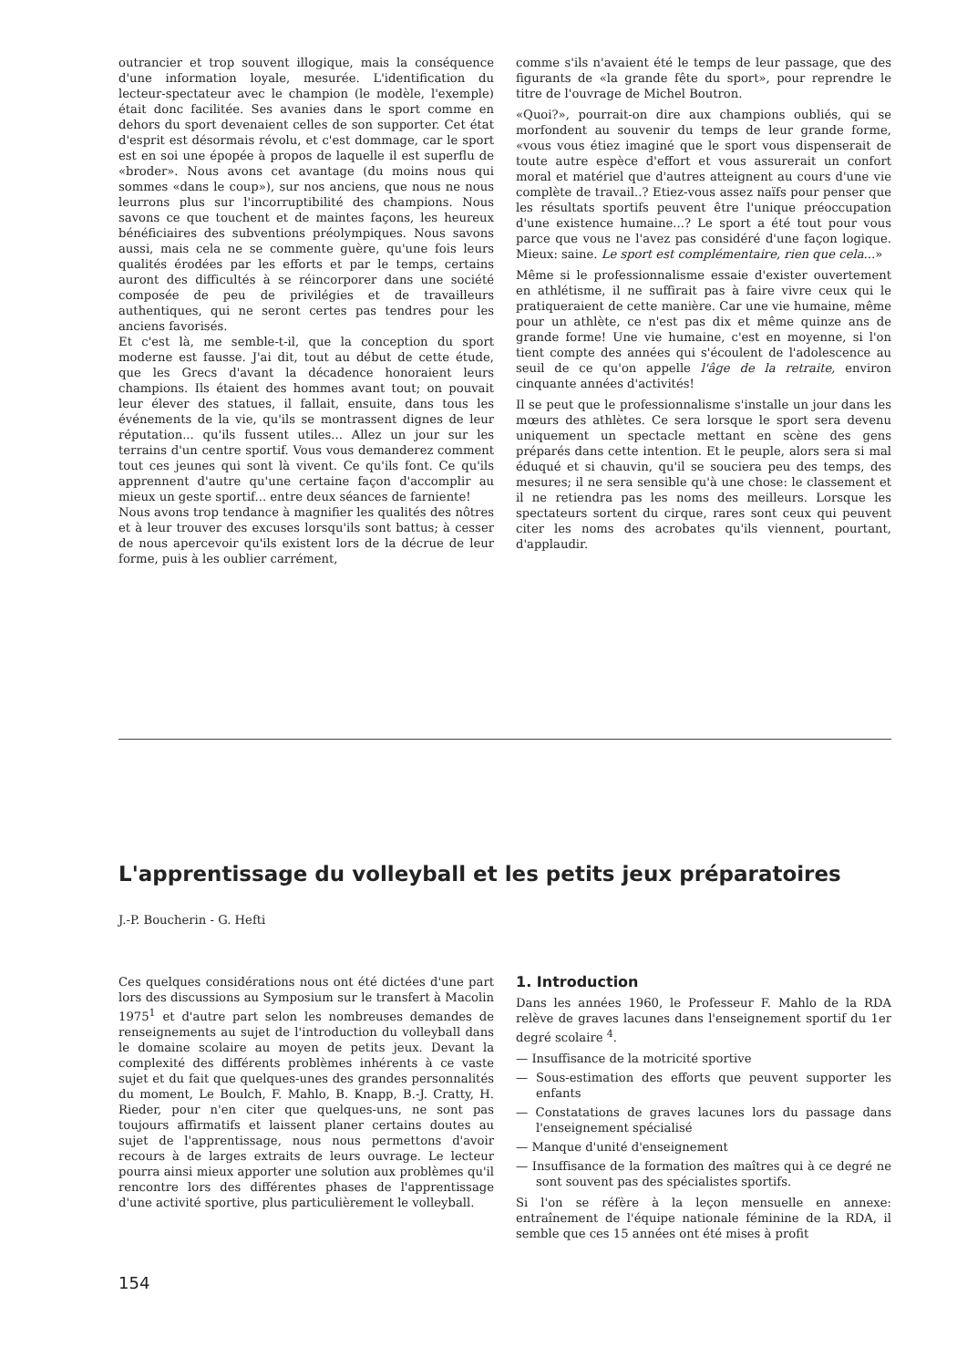outrancier et trop souvent illogique, mais la conséquence d'une information loyale, mesurée. L'identification du lecteur-spectateur avec le champion (le modèle, l'exemple) était donc facilitée. Ses avanies dans le sport comme en dehors du sport devenaient celles de son supporter. Cet état d'esprit est désormais révolu, et c'est dommage, car le sport est en soi une épopée à propos de laquelle il est superflu de «broder». Nous avons cet avantage (du moins nous qui sommes «dans le coup»), sur nos anciens, que nous ne nous leurrons plus sur l'incorruptibilité des champions. Nous savons ce que touchent et de maintes façons, les heureux bénéficiaires des subventions préolympiques. Nous savons aussi, mais cela ne se commente guère, qu'une fois leurs qualités érodées par les efforts et par le temps, certains auront des difficultés à se réincorporer dans une société composée de peu de privilégies et de travailleurs authentiques, qui ne seront certes pas tendres pour les anciens favorisés.
Et c'est là, me semble-t-il, que la conception du sport moderne est fausse. J'ai dit, tout au début de cette étude, que les Grecs d'avant la décadence honoraient leurs champions. Ils étaient des hommes avant tout; on pouvait leur élever des statues, il fallait, ensuite, dans tous les événements de la vie, qu'ils se montrassent dignes de leur réputation... qu'ils fussent utiles... Allez un jour sur les terrains d'un centre sportif. Vous vous demanderez comment tout ces jeunes qui sont là vivent. Ce qu'ils font. Ce qu'ils apprennent d'autre qu'une certaine façon d'accomplir au mieux un geste sportif... entre deux séances de farniente!
Nous avons trop tendance à magnifier les qualités des nôtres et à leur trouver des excuses lorsqu'ils sont battus; à cesser de nous apercevoir qu'ils existent lors de la décrue de leur forme, puis à les oublier carrément,
comme s'ils n'avaient été le temps de leur passage, que des figurants de «la grande fête du sport», pour reprendre le titre de l'ouvrage de Michel Boutron.
«Quoi?», pourrait-on dire aux champions oubliés, qui se morfondent au souvenir du temps de leur grande forme, «vous vous étiez imaginé que le sport vous dispenserait de toute autre espèce d'effort et vous assurerait un confort moral et matériel que d'autres atteignent au cours d'une vie complète de travail..? Etiez-vous assez naïfs pour penser que les résultats sportifs peuvent être l'unique préoccupation d'une existence humaine...? Le sport a été tout pour vous parce que vous ne l'avez pas considéré d'une façon logique. Mieux: saine. Le sport est complémentaire, rien que cela...»
Même si le professionnalisme essaie d'exister ouvertement en athlétisme, il ne suffirait pas à faire vivre ceux qui le pratiqueraient de cette manière. Car une vie humaine, même pour un athlète, ce n'est pas dix et même quinze ans de grande forme! Une vie humaine, c'est en moyenne, si l'on tient compte des années qui s'écoulent de l'adolescence au seuil de ce qu'on appelle l'âge de la retraite, environ cinquante années d'activités!
Il se peut que le professionnalisme s'installe un jour dans les mœurs des athlètes. Ce sera lorsque le sport sera devenu uniquement un spectacle mettant en scène des gens préparés dans cette intention. Et le peuple, alors sera si mal éduqué et si chauvin, qu'il se souciera peu des temps, des mesures; il ne sera sensible qu'à une chose: le classement et il ne retiendra pas les noms des meilleurs. Lorsque les spectateurs sortent du cirque, rares sont ceux qui peuvent citer les noms des acrobates qu'ils viennent, pourtant, d'applaudir.
L'apprentissage du volleyball et les petits jeux préparatoires
J.-P. Boucherin - G. Hefti
Ces quelques considérations nous ont été dictées d'une part lors des discussions au Symposium sur le transfert à Macolin 1975<sup>1</sup> et d'autre part selon les nombreuses demandes de renseignements au sujet de l'introduction du volleyball dans le domaine scolaire au moyen de petits jeux. Devant la complexité des différents problèmes inhérents à ce vaste sujet et du fait que quelques-unes des grandes personnalités du moment, Le Boulch, F. Mahlo, B. Knapp, B.-J. Cratty, H. Rieder, pour n'en citer que quelques-uns, ne sont pas toujours affirmatifs et laissent planer certains doutes au sujet de l'apprentissage, nous nous permettons d'avoir recours à de larges extraits de leurs ouvrage. Le lecteur pourra ainsi mieux apporter une solution aux problèmes qu'il rencontre lors des différentes phases de l'apprentissage d'une activité sportive, plus particulièrement le volleyball.
1. Introduction
Dans les années 1960, le Professeur F. Mahlo de la RDA relève de graves lacunes dans l'enseignement sportif du 1er degré scolaire <sup>4</sup>.
— Insuffisance de la motricité sportive
— Sous-estimation des efforts que peuvent supporter les enfants
— Constatations de graves lacunes lors du passage dans l'enseignement spécialisé
— Manque d'unité d'enseignement
— Insuffisance de la formation des maîtres qui à ce degré ne sont souvent pas des spécialistes sportifs.
Si l'on se réfère à la leçon mensuelle en annexe: entraînement de l'équipe nationale féminine de la RDA, il semble que ces 15 années ont été mises à profit
154